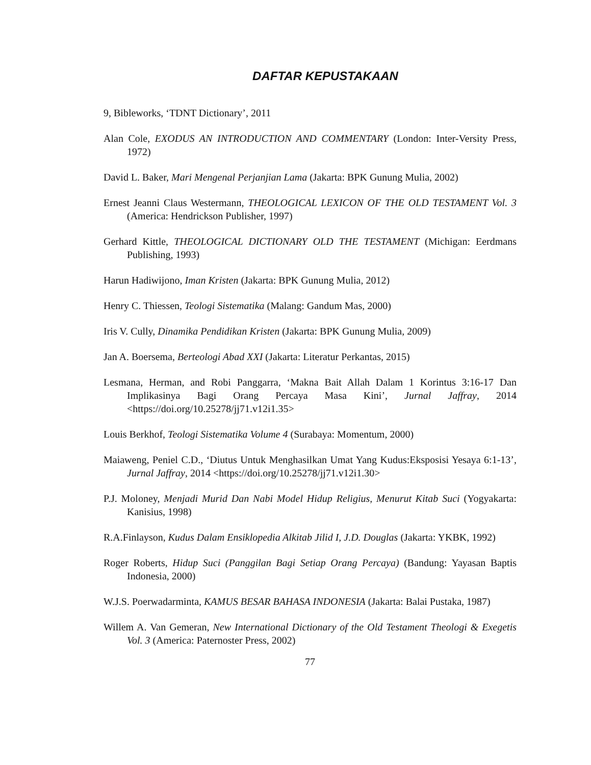DAFTAR KEPUSTAKAAN
9, Bibleworks, ‘TDNT Dictionary’, 2011
Alan Cole, EXODUS AN INTRODUCTION AND COMMENTARY (London: Inter-Versity Press, 1972)
David L. Baker, Mari Mengenal Perjanjian Lama (Jakarta: BPK Gunung Mulia, 2002)
Ernest Jeanni Claus Westermann, THEOLOGICAL LEXICON OF THE OLD TESTAMENT Vol. 3 (America: Hendrickson Publisher, 1997)
Gerhard Kittle, THEOLOGICAL DICTIONARY OLD THE TESTAMENT (Michigan: Eerdmans Publishing, 1993)
Harun Hadiwijono, Iman Kristen (Jakarta: BPK Gunung Mulia, 2012)
Henry C. Thiessen, Teologi Sistematika (Malang: Gandum Mas, 2000)
Iris V. Cully, Dinamika Pendidikan Kristen (Jakarta: BPK Gunung Mulia, 2009)
Jan A. Boersema, Berteologi Abad XXI (Jakarta: Literatur Perkantas, 2015)
Lesmana, Herman, and Robi Panggarra, ‘Makna Bait Allah Dalam 1 Korintus 3:16-17 Dan Implikasinya Bagi Orang Percaya Masa Kini’, Jurnal Jaffray, 2014 <https://doi.org/10.25278/jj71.v12i1.35>
Louis Berkhof, Teologi Sistematika Volume 4 (Surabaya: Momentum, 2000)
Maiaweng, Peniel C.D., ‘Diutus Untuk Menghasilkan Umat Yang Kudus:Eksposisi Yesaya 6:1-13’, Jurnal Jaffray, 2014 <https://doi.org/10.25278/jj71.v12i1.30>
P.J. Moloney, Menjadi Murid Dan Nabi Model Hidup Religius, Menurut Kitab Suci (Yogyakarta: Kanisius, 1998)
R.A.Finlayson, Kudus Dalam Ensiklopedia Alkitab Jilid I, J.D. Douglas (Jakarta: YKBK, 1992)
Roger Roberts, Hidup Suci (Panggilan Bagi Setiap Orang Percaya) (Bandung: Yayasan Baptis Indonesia, 2000)
W.J.S. Poerwadarminta, KAMUS BESAR BAHASA INDONESIA (Jakarta: Balai Pustaka, 1987)
Willem A. Van Gemeran, New International Dictionary of the Old Testament Theologi & Exegetis Vol. 3 (America: Paternoster Press, 2002)
77